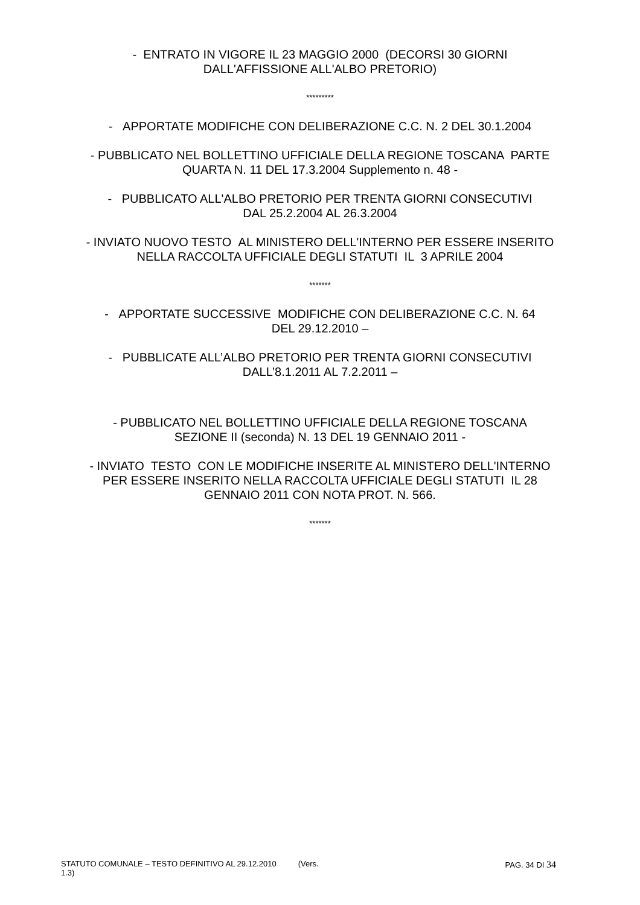- ENTRATO IN VIGORE IL 23 MAGGIO 2000 (DECORSI 30 GIORNI
DALL'AFFISSIONE ALL'ALBO PRETORIO)
*********
- APPORTATE MODIFICHE CON DELIBERAZIONE C.C. N. 2 DEL 30.1.2004
- PUBBLICATO NEL BOLLETTINO UFFICIALE DELLA REGIONE TOSCANA PARTE
QUARTA N. 11 DEL 17.3.2004 Supplemento n. 48 -
- PUBBLICATO ALL'ALBO PRETORIO PER TRENTA GIORNI CONSECUTIVI
DAL 25.2.2004 AL 26.3.2004
- INVIATO NUOVO TESTO AL MINISTERO DELL'INTERNO PER ESSERE INSERITO
NELLA RACCOLTA UFFICIALE DEGLI STATUTI IL 3 APRILE 2004
*******
- APPORTATE SUCCESSIVE MODIFICHE CON DELIBERAZIONE C.C. N. 64
DEL 29.12.2010 –
- PUBBLICATE ALL’ALBO PRETORIO PER TRENTA GIORNI CONSECUTIVI
DALL’8.1.2011 AL 7.2.2011 –
- PUBBLICATO NEL BOLLETTINO UFFICIALE DELLA REGIONE TOSCANA
SEZIONE II (seconda) N. 13 DEL 19 GENNAIO 2011 -
- INVIATO TESTO CON LE MODIFICHE INSERITE AL MINISTERO DELL'INTERNO
PER ESSERE INSERITO NELLA RACCOLTA UFFICIALE DEGLI STATUTI IL 28
GENNAIO 2011 CON NOTA PROT. N. 566.
*******
STATUTO COMUNALE – TESTO DEFINITIVO AL 29.12.2010 (Vers. 1.3) PAG. 34 DI 34